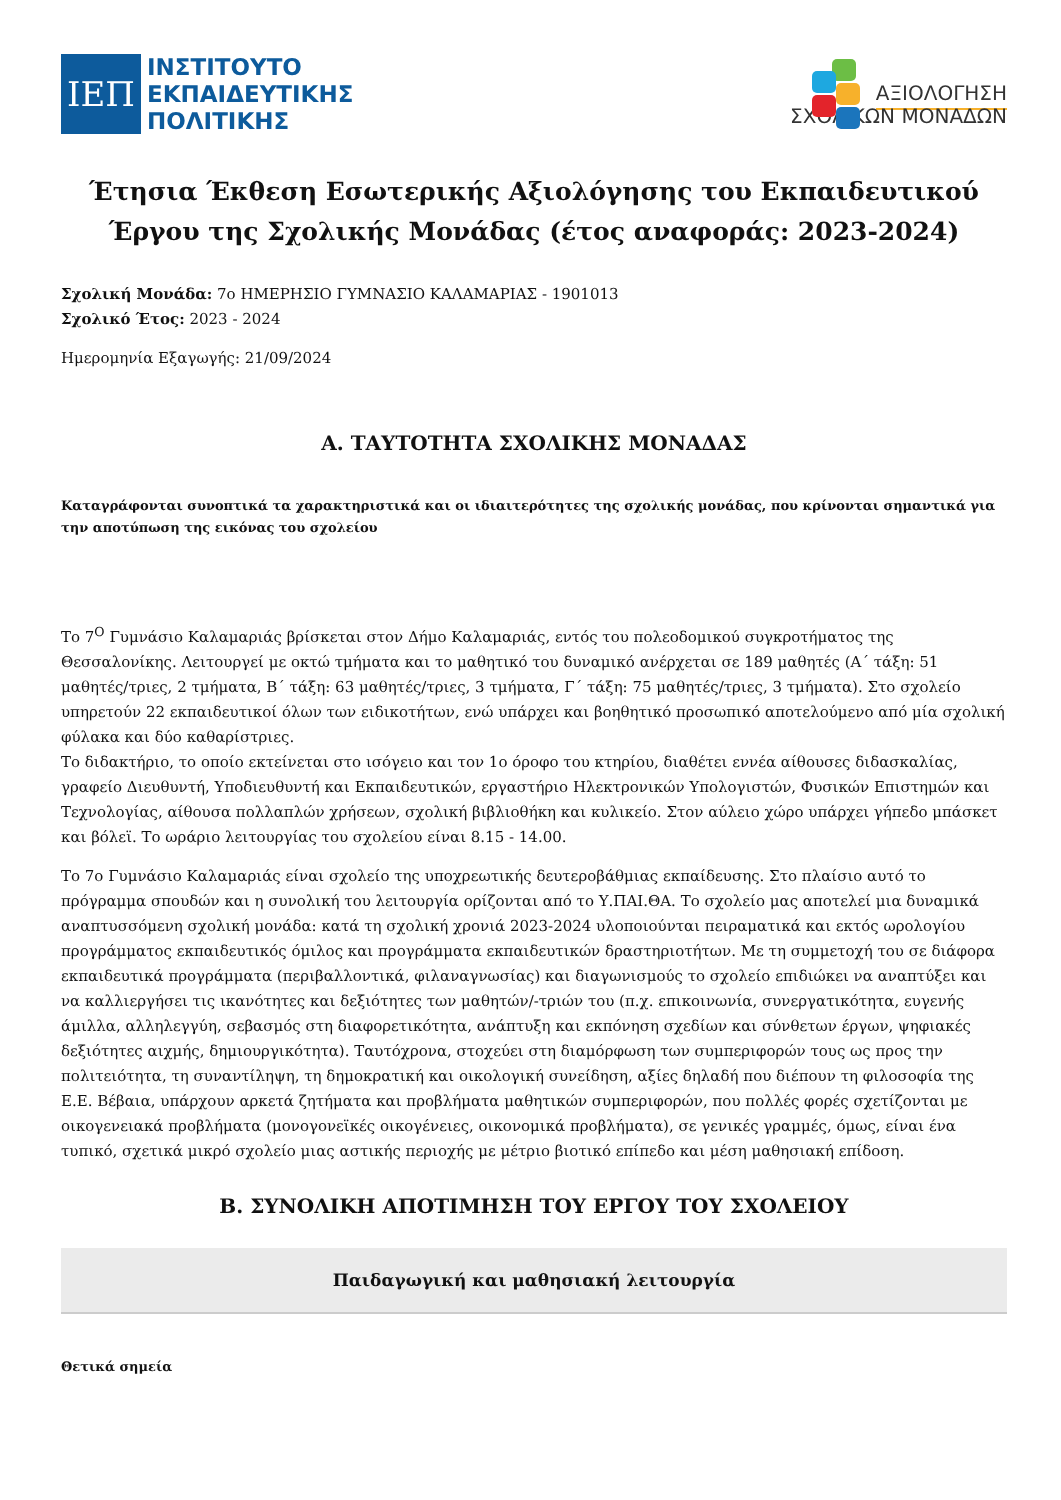ΙΕΠ
ΙΝΣΤΙΤΟΥΤΟ
ΕΚΠΑΙΔΕΥΤΙΚΗΣ
ΠΟΛΙΤΙΚΗΣ
ΑΞΙΟΛΟΓΗΣΗ
ΣΧΟΛΙΚΩΝ ΜΟΝΑΔΩΝ
Έτησια Έκθεση Εσωτερικής Αξιολόγησης του Εκπαιδευτικού Έργου της Σχολικής Μονάδας (έτος αναφοράς: 2023-2024)
Σχολική Μονάδα: 7ο ΗΜΕΡΗΣΙΟ ΓΥΜΝΑΣΙΟ ΚΑΛΑΜΑΡΙΑΣ - 1901013
Σχολικό Έτος: 2023 - 2024
Ημερομηνία Εξαγωγής: 21/09/2024
Α. ΤΑΥΤΟΤΗΤΑ ΣΧΟΛΙΚΗΣ ΜΟΝΑΔΑΣ
Καταγράφονται συνοπτικά τα χαρακτηριστικά και οι ιδιαιτερότητες της σχολικής μονάδας, που κρίνονται σημαντικά για την αποτύπωση της εικόνας του σχολείου
Το 7<sup>Ο</sup> Γυμνάσιο Καλαμαριάς βρίσκεται στον Δήμο Καλαμαριάς, εντός του πολεοδομικού συγκροτήματος της Θεσσαλονίκης. Λειτουργεί με οκτώ τμήματα και το μαθητικό του δυναμικό ανέρχεται σε 189 μαθητές (Α΄ τάξη: 51 μαθητές/τριες, 2 τμήματα, Β΄ τάξη: 63 μαθητές/τριες, 3 τμήματα, Γ΄ τάξη: 75 μαθητές/τριες, 3 τμήματα). Στο σχολείο υπηρετούν 22 εκπαιδευτικοί όλων των ειδικοτήτων, ενώ υπάρχει και βοηθητικό προσωπικό αποτελούμενο από μία σχολική φύλακα και δύο καθαρίστριες.
Το διδακτήριο, το οποίο εκτείνεται στο ισόγειο και τον 1ο όροφο του κτηρίου, διαθέτει εννέα αίθουσες διδασκαλίας, γραφείο Διευθυντή, Υποδιευθυντή και Εκπαιδευτικών, εργαστήριο Ηλεκτρονικών Υπολογιστών, Φυσικών Επιστημών και Τεχνολογίας, αίθουσα πολλαπλών χρήσεων, σχολική βιβλιοθήκη και κυλικείο. Στον αύλειο χώρο υπάρχει γήπεδο μπάσκετ και βόλεϊ. Το ωράριο λειτουργίας του σχολείου είναι 8.15 - 14.00.
Το 7ο Γυμνάσιο Καλαμαριάς είναι σχολείο της υποχρεωτικής δευτεροβάθμιας εκπαίδευσης. Στο πλαίσιο αυτό το πρόγραμμα σπουδών και η συνολική του λειτουργία ορίζονται από το Υ.ΠΑΙ.ΘΑ. Το σχολείο μας αποτελεί μια δυναμικά αναπτυσσόμενη σχολική μονάδα: κατά τη σχολική χρονιά 2023-2024 υλοποιούνται πειραματικά και εκτός ωρολογίου προγράμματος εκπαιδευτικός όμιλος και προγράμματα εκπαιδευτικών δραστηριοτήτων. Με τη συμμετοχή του σε διάφορα εκπαιδευτικά προγράμματα (περιβαλλοντικά, φιλαναγνωσίας) και διαγωνισμούς το σχολείο επιδιώκει να αναπτύξει και να καλλιεργήσει τις ικανότητες και δεξιότητες των μαθητών/-τριών του (π.χ. επικοινωνία, συνεργατικότητα, ευγενής άμιλλα, αλληλεγγύη, σεβασμός στη διαφορετικότητα, ανάπτυξη και εκπόνηση σχεδίων και σύνθετων έργων, ψηφιακές δεξιότητες αιχμής, δημιουργικότητα). Ταυτόχρονα, στοχεύει στη διαμόρφωση των συμπεριφορών τους ως προς την πολιτειότητα, τη συναντίληψη, τη δημοκρατική και οικολογική συνείδηση, αξίες δηλαδή που διέπουν τη φιλοσοφία της Ε.Ε. Βέβαια, υπάρχουν αρκετά ζητήματα και προβλήματα μαθητικών συμπεριφορών, που πολλές φορές σχετίζονται με οικογενειακά προβλήματα (μονογονεϊκές οικογένειες, οικονομικά προβλήματα), σε γενικές γραμμές, όμως, είναι ένα τυπικό, σχετικά μικρό σχολείο μιας αστικής περιοχής με μέτριο βιοτικό επίπεδο και μέση μαθησιακή επίδοση.
Β. ΣΥΝΟΛΙΚΗ ΑΠΟΤΙΜΗΣΗ ΤΟΥ ΕΡΓΟΥ ΤΟΥ ΣΧΟΛΕΙΟΥ
Παιδαγωγική και μαθησιακή λειτουργία
Θετικά σημεία